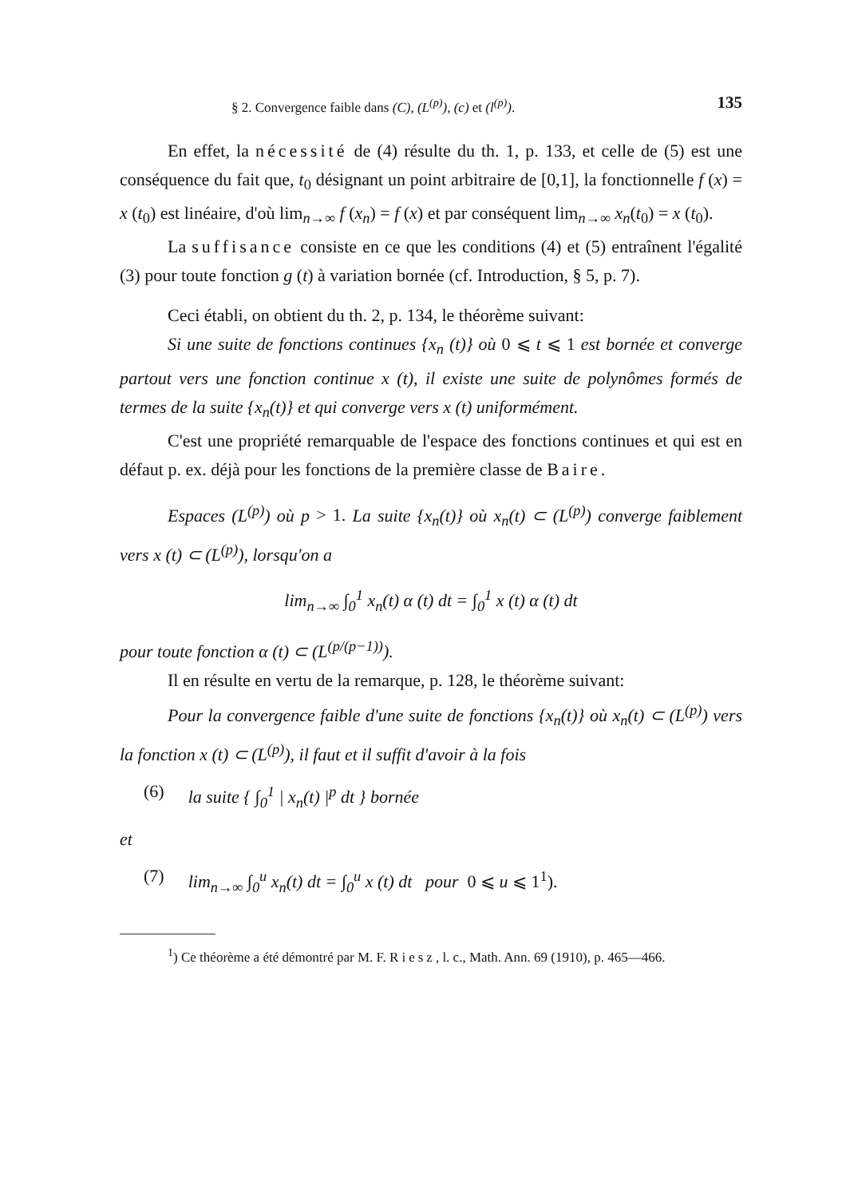§ 2. Convergence faible dans (C), (L<sup>(p)</sup>), (c) et (l<sup>(p)</sup>). 135
En effet, la nécessité de (4) résulte du th. 1, p. 133, et celle de (5) est une conséquence du fait que, t<sub>0</sub> désignant un point arbitraire de [0,1], la fonctionnelle f (x) = x (t<sub>0</sub>) est linéaire, d'où lim<sub>n→∞</sub> f (x<sub>n</sub>) = f (x) et par conséquent lim<sub>n→∞</sub> x<sub>n</sub>(t<sub>0</sub>) = x (t<sub>0</sub>).
La suffisance consiste en ce que les conditions (4) et (5) entraînent l'égalité (3) pour toute fonction g (t) à variation bornée (cf. Introduction, § 5, p. 7).
Ceci établi, on obtient du th. 2, p. 134, le théorème suivant:
Si une suite de fonctions continues {x<sub>n</sub> (t)} où 0 ⩽ t ⩽ 1 est bornée et converge partout vers une fonction continue x (t), il existe une suite de polynômes formés de termes de la suite {x<sub>n</sub>(t)} et qui converge vers x (t) uniformément.
C'est une propriété remarquable de l'espace des fonctions continues et qui est en défaut p. ex. déjà pour les fonctions de la première classe de Baire.
Espaces (L<sup>(p)</sup>) où p > 1. La suite {x<sub>n</sub>(t)} où x<sub>n</sub>(t) ⊂ (L<sup>(p)</sup>) converge faiblement vers x (t) ⊂ (L<sup>(p)</sup>), lorsqu'on a
lim<sub>n→∞</sub> ∫<sub>0</sub><sup>1</sup> x<sub>n</sub>(t) α (t) dt = ∫<sub>0</sub><sup>1</sup> x (t) α (t) dt
pour toute fonction α (t) ⊂ (L<sup>(p/(p−1))</sup>).
Il en résulte en vertu de la remarque, p. 128, le théorème suivant:
Pour la convergence faible d'une suite de fonctions {x<sub>n</sub>(t)} où x<sub>n</sub>(t) ⊂ (L<sup>(p)</sup>) vers la fonction x (t) ⊂ (L<sup>(p)</sup>), il faut et il suffit d'avoir à la fois
(6) la suite { ∫<sub>0</sub><sup>1</sup> | x<sub>n</sub>(t) |<sup>p</sup> dt } bornée
et
(7) lim<sub>n→∞</sub> ∫<sub>0</sub><sup>u</sup> x<sub>n</sub>(t) dt = ∫<sub>0</sub><sup>u</sup> x (t) dt pour 0 ⩽ u ⩽ 1<sup>1</sup>).
<sup>1</sup>) Ce théorème a été démontré par M. F. Riesz, l. c., Math. Ann. 69 (1910), p. 465—466.